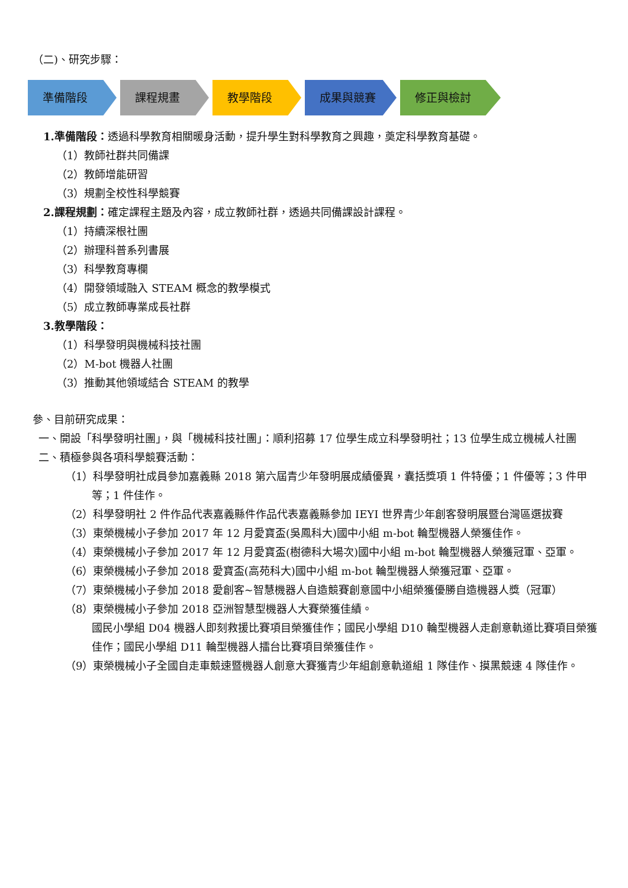（二)、研究步驟：
準備階段 課程規畫 教學階段 成果與競賽 修正與檢討
1.準備階段：透過科學教育相關暖身活動，提升學生對科學教育之興趣，奠定科學教育基礎。
（1）教師社群共同備課
（2）教師增能研習
（3）規劃全校性科學競賽
2.課程規劃：確定課程主題及內容，成立教師社群，透過共同備課設計課程。
（1）持續深根社團
（2）辦理科普系列書展
（3）科學教育專欄
（4）開發領域融入 STEAM 概念的教學模式
（5）成立教師專業成長社群
3.教學階段：
（1）科學發明與機械科技社團
（2）M-bot 機器人社團
（3）推動其他領域結合 STEAM 的教學
參、目前研究成果：
一、開設「科學發明社團」，與「機械科技社團」：順利招募 17 位學生成立科學發明社；13 位學生成立機械人社團
二、積極參與各項科學競賽活動：
（1）科學發明社成員參加嘉義縣 2018 第六屆青少年發明展成績優異，囊括獎項 1 件特優；1 件優等；3 件甲等；1 件佳作。
（2）科學發明社 2 件作品代表嘉義縣件作品代表嘉義縣參加 IEYI 世界青少年創客發明展暨台灣區選拔賽
（3）東榮機械小子參加 2017 年 12 月愛寶盃(吳鳳科大)國中小組 m-bot 輪型機器人榮獲佳作。
（4）東榮機械小子參加 2017 年 12 月愛寶盃(樹德科大場次)國中小組 m-bot 輪型機器人榮獲冠軍、亞軍。
（6）東榮機械小子參加 2018 愛寶盃(高苑科大)國中小組 m-bot 輪型機器人榮獲冠軍、亞軍。
（7）東榮機械小子參加 2018 愛創客~智慧機器人自造競賽創意國中小組榮獲優勝自造機器人獎（冠軍）
（8）東榮機械小子參加 2018 亞洲智慧型機器人大賽榮獲佳績。
國民小學組 D04 機器人即刻救援比賽項目榮獲佳作；國民小學組 D10 輪型機器人走創意軌道比賽項目榮獲佳作；國民小學組 D11 輪型機器人擂台比賽項目榮獲佳作。
（9）東榮機械小子全國自走車競速暨機器人創意大賽獲青少年組創意軌道組 1 隊佳作、摸黑競速 4 隊佳作。